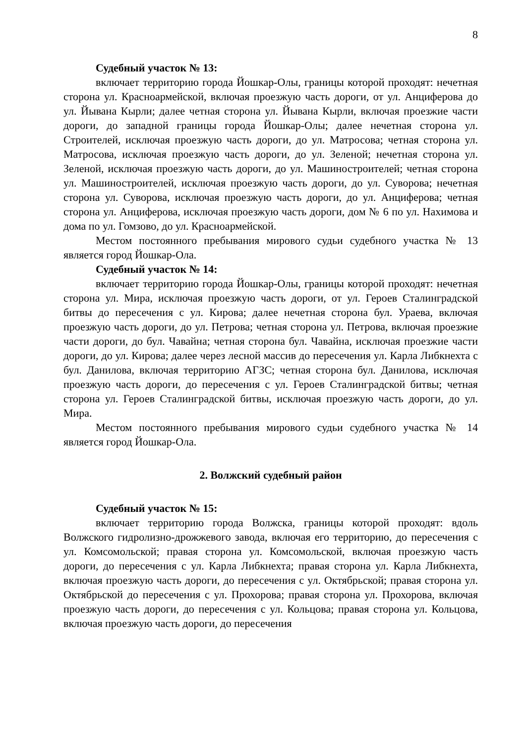8
Судебный участок № 13:
включает территорию города Йошкар-Олы, границы которой проходят: нечетная сторона ул. Красноармейской, включая проезжую часть дороги, от ул. Анциферова до ул. Йывана Кырли; далее четная сторона ул. Йывана Кырли, включая проезжие части дороги, до западной границы города Йошкар-Олы; далее нечетная сторона ул. Строителей, исключая проезжую часть дороги, до ул. Матросова; четная сторона ул. Матросова, исключая проезжую часть дороги, до ул. Зеленой; нечетная сторона ул. Зеленой, исключая проезжую часть дороги, до ул. Машиностроителей; четная сторона ул. Машиностроителей, исключая проезжую часть дороги, до ул. Суворова; нечетная сторона ул. Суворова, исключая проезжую часть дороги, до ул. Анциферова; четная сторона ул. Анциферова, исключая проезжую часть дороги, дом № 6 по ул. Нахимова и дома по ул. Гомзово, до ул. Красноармейской.
Местом постоянного пребывания мирового судьи судебного участка № 13 является город Йошкар-Ола.
Судебный участок № 14:
включает территорию города Йошкар-Олы, границы которой проходят: нечетная сторона ул. Мира, исключая проезжую часть дороги, от ул. Героев Сталинградской битвы до пересечения с ул. Кирова; далее нечетная сторона бул. Ураева, включая проезжую часть дороги, до ул. Петрова; четная сторона ул. Петрова, включая проезжие части дороги, до бул. Чавайна; четная сторона бул. Чавайна, исключая проезжие части дороги, до ул. Кирова; далее через лесной массив до пересечения ул. Карла Либкнехта с бул. Данилова, включая территорию АГЗС; четная сторона бул. Данилова, исключая проезжую часть дороги, до пересечения с ул. Героев Сталинградской битвы; четная сторона ул. Героев Сталинградской битвы, исключая проезжую часть дороги, до ул. Мира.
Местом постоянного пребывания мирового судьи судебного участка № 14 является город Йошкар-Ола.
2. Волжский судебный район
Судебный участок № 15:
включает территорию города Волжска, границы которой проходят: вдоль Волжского гидролизно-дрожжевого завода, включая его территорию, до пересечения с ул. Комсомольской; правая сторона ул. Комсомольской, включая проезжую часть дороги, до пересечения с ул. Карла Либкнехта; правая сторона ул. Карла Либкнехта, включая проезжую часть дороги, до пересечения с ул. Октябрьской; правая сторона ул. Октябрьской до пересечения с ул. Прохорова; правая сторона ул. Прохорова, включая проезжую часть дороги, до пересечения с ул. Кольцова; правая сторона ул. Кольцова, включая проезжую часть дороги, до пересечения